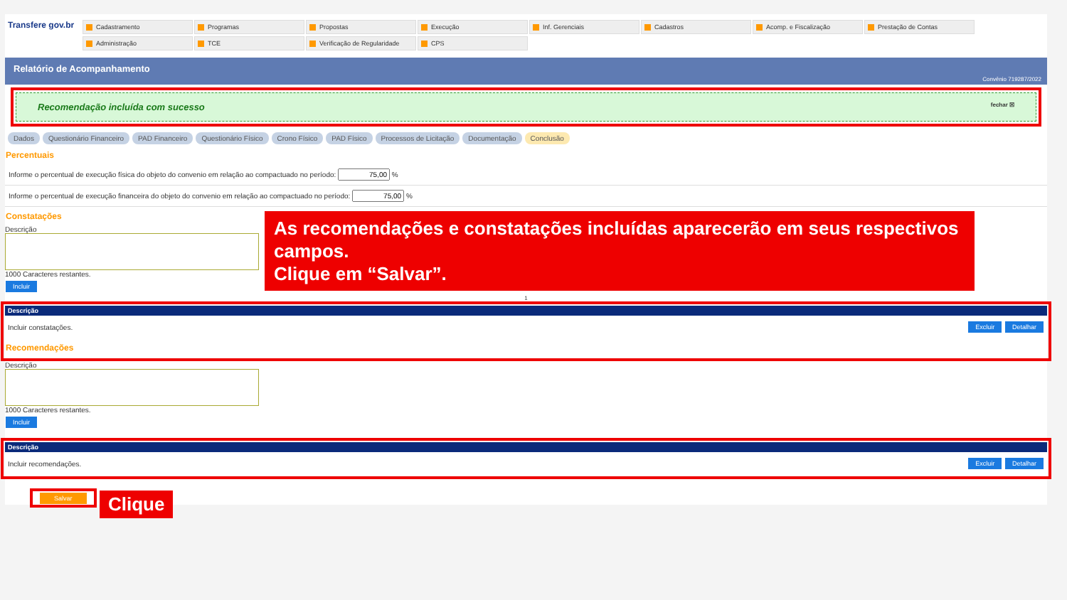Transfere gov.br
Cadastramento
Programas
Propostas
Execução
Inf. Gerenciais
Cadastros
Acomp. e Fiscalização
Prestação de Contas
Administração
TCE
Verificação de Regularidade
CPS
Relatório de Acompanhamento
Convênio 719287/2022
Recomendação incluída com sucesso fechar ☒
Dados Questionário Financeiro PAD Financeiro Questionário Físico Crono Físico PAD Físico Processos de Licitação Documentação Conclusão
Percentuais
Informe o percentual de execução física do objeto do convenio em relação ao compactuado no período: %
Informe o percentual de execução financeira do objeto do convenio em relação ao compactuado no período: %
Constatações
Descrição
1000 Caracteres restantes.
Incluir
1
| Descrição | |
| --- | --- |
| Incluir constatações. | Excluir Detalhar |
Recomendações
Descrição
1000 Caracteres restantes.
Incluir
| Descrição | |
| --- | --- |
| Incluir recomendações. | Excluir Detalhar |
As recomendações e constatações incluídas aparecerão em seus respectivos campos.
Clique em “Salvar”.
Salvar Clique